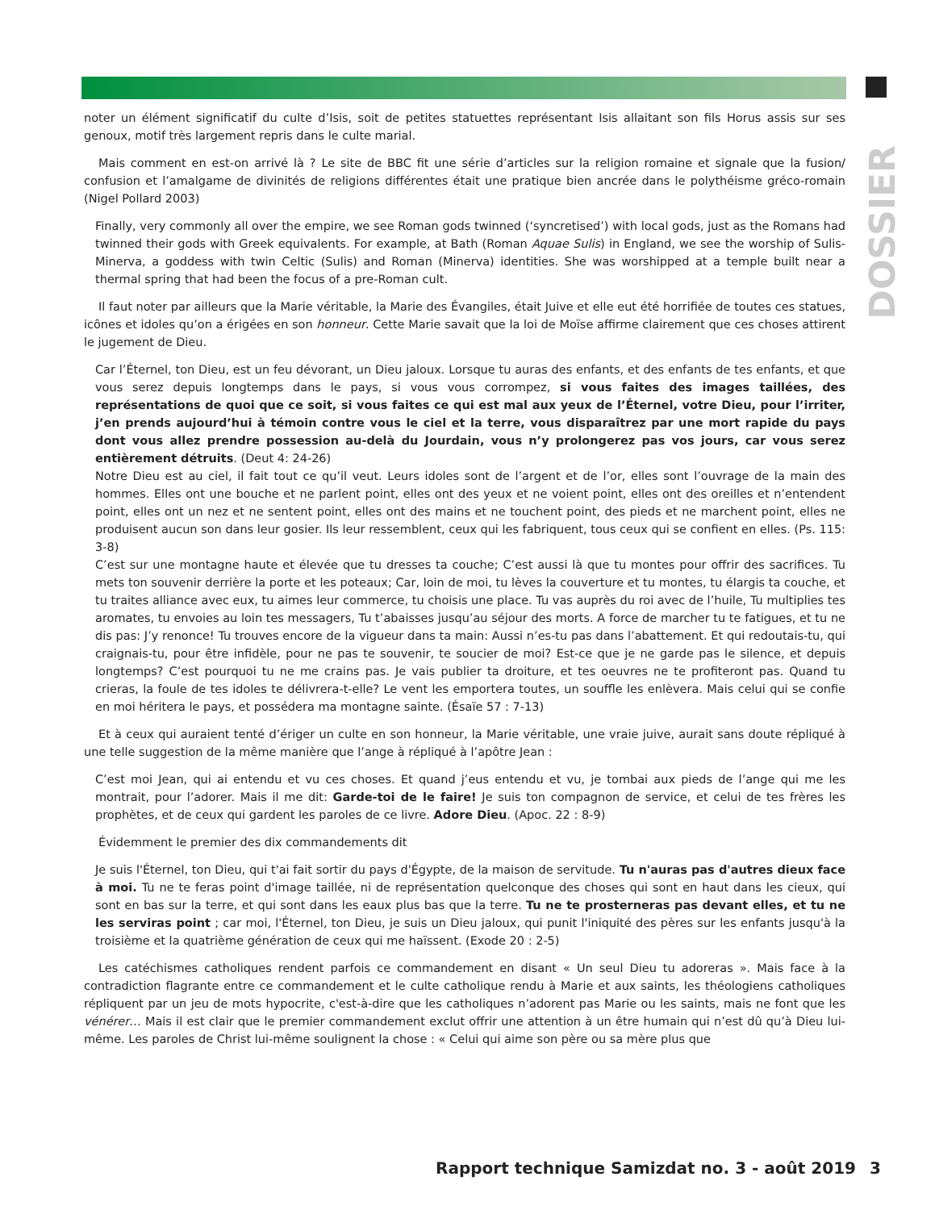DOSSIER
noter un élément significatif du culte d’Isis, soit de petites statuettes représentant Isis allaitant son fils Horus assis sur ses genoux, motif très largement repris dans le culte marial.
Mais comment en est-on arrivé là ? Le site de BBC fit une série d’articles sur la religion romaine et signale que la fusion/ confusion et l’amalgame de divinités de religions différentes était une pratique bien ancrée dans le polythéisme gréco-romain (Nigel Pollard 2003)
Finally, very commonly all over the empire, we see Roman gods twinned (‘syncretised’) with local gods, just as the Romans had twinned their gods with Greek equivalents. For example, at Bath (Roman Aquae Sulis) in England, we see the worship of Sulis-Minerva, a goddess with twin Celtic (Sulis) and Roman (Minerva) identities. She was worshipped at a temple built near a thermal spring that had been the focus of a pre-Roman cult.
Il faut noter par ailleurs que la Marie véritable, la Marie des Évangiles, était Juive et elle eut été horrifiée de toutes ces statues, icônes et idoles qu’on a érigées en son honneur. Cette Marie savait que la loi de Moïse affirme clairement que ces choses attirent le jugement de Dieu.
Car l’Éternel, ton Dieu, est un feu dévorant, un Dieu jaloux. Lorsque tu auras des enfants, et des enfants de tes enfants, et que vous serez depuis longtemps dans le pays, si vous vous corrompez, si vous faites des images taillées, des représentations de quoi que ce soit, si vous faites ce qui est mal aux yeux de l’Éternel, votre Dieu, pour l’irriter, j’en prends aujourd’hui à témoin contre vous le ciel et la terre, vous disparaîtrez par une mort rapide du pays dont vous allez prendre possession au-delà du Jourdain, vous n’y prolongerez pas vos jours, car vous serez entièrement détruits. (Deut 4: 24-26)
Notre Dieu est au ciel, il fait tout ce qu’il veut. Leurs idoles sont de l’argent et de l’or, elles sont l’ouvrage de la main des hommes. Elles ont une bouche et ne parlent point, elles ont des yeux et ne voient point, elles ont des oreilles et n’entendent point, elles ont un nez et ne sentent point, elles ont des mains et ne touchent point, des pieds et ne marchent point, elles ne produisent aucun son dans leur gosier. Ils leur ressemblent, ceux qui les fabriquent, tous ceux qui se confient en elles. (Ps. 115: 3-8)
C’est sur une montagne haute et élevée que tu dresses ta couche; C’est aussi là que tu montes pour offrir des sacrifices. Tu mets ton souvenir derrière la porte et les poteaux; Car, loin de moi, tu lèves la couverture et tu montes, tu élargis ta couche, et tu traites alliance avec eux, tu aimes leur commerce, tu choisis une place. Tu vas auprès du roi avec de l’huile, Tu multiplies tes aromates, tu envoies au loin tes messagers, Tu t’abaisses jusqu’au séjour des morts. A force de marcher tu te fatigues, et tu ne dis pas: J’y renonce! Tu trouves encore de la vigueur dans ta main: Aussi n’es-tu pas dans l’abattement. Et qui redoutais-tu, qui craignais-tu, pour être infidèle, pour ne pas te souvenir, te soucier de moi? Est-ce que je ne garde pas le silence, et depuis longtemps? C’est pourquoi tu ne me crains pas. Je vais publier ta droiture, et tes oeuvres ne te profiteront pas. Quand tu crieras, la foule de tes idoles te délivrera-t-elle? Le vent les emportera toutes, un souffle les enlèvera. Mais celui qui se confie en moi héritera le pays, et possédera ma montagne sainte. (Ésaïe 57 : 7-13)
Et à ceux qui auraient tenté d’ériger un culte en son honneur, la Marie véritable, une vraie juive, aurait sans doute répliqué à une telle suggestion de la même manière que l’ange à répliqué à l’apôtre Jean :
C’est moi Jean, qui ai entendu et vu ces choses. Et quand j’eus entendu et vu, je tombai aux pieds de l’ange qui me les montrait, pour l’adorer. Mais il me dit: Garde-toi de le faire! Je suis ton compagnon de service, et celui de tes frères les prophètes, et de ceux qui gardent les paroles de ce livre. Adore Dieu. (Apoc. 22 : 8-9)
Évidemment le premier des dix commandements dit
Je suis l'Éternel, ton Dieu, qui t'ai fait sortir du pays d'Égypte, de la maison de servitude. Tu n'auras pas d'autres dieux face à moi. Tu ne te feras point d'image taillée, ni de représentation quelconque des choses qui sont en haut dans les cieux, qui sont en bas sur la terre, et qui sont dans les eaux plus bas que la terre. Tu ne te prosterneras pas devant elles, et tu ne les serviras point ; car moi, l'Éternel, ton Dieu, je suis un Dieu jaloux, qui punit l'iniquité des pères sur les enfants jusqu'à la troisième et la quatrième génération de ceux qui me haïssent. (Exode 20 : 2-5)
Les catéchismes catholiques rendent parfois ce commandement en disant « Un seul Dieu tu adoreras ». Mais face à la contradiction flagrante entre ce commandement et le culte catholique rendu à Marie et aux saints, les théologiens catholiques répliquent par un jeu de mots hypocrite, c'est-à-dire que les catholiques n’adorent pas Marie ou les saints, mais ne font que les vénérer… Mais il est clair que le premier commandement exclut offrir une attention à un être humain qui n’est dû qu’à Dieu lui-même. Les paroles de Christ lui-même soulignent la chose : « Celui qui aime son père ou sa mère plus que
Rapport technique Samizdat no. 3 - août 2019
3